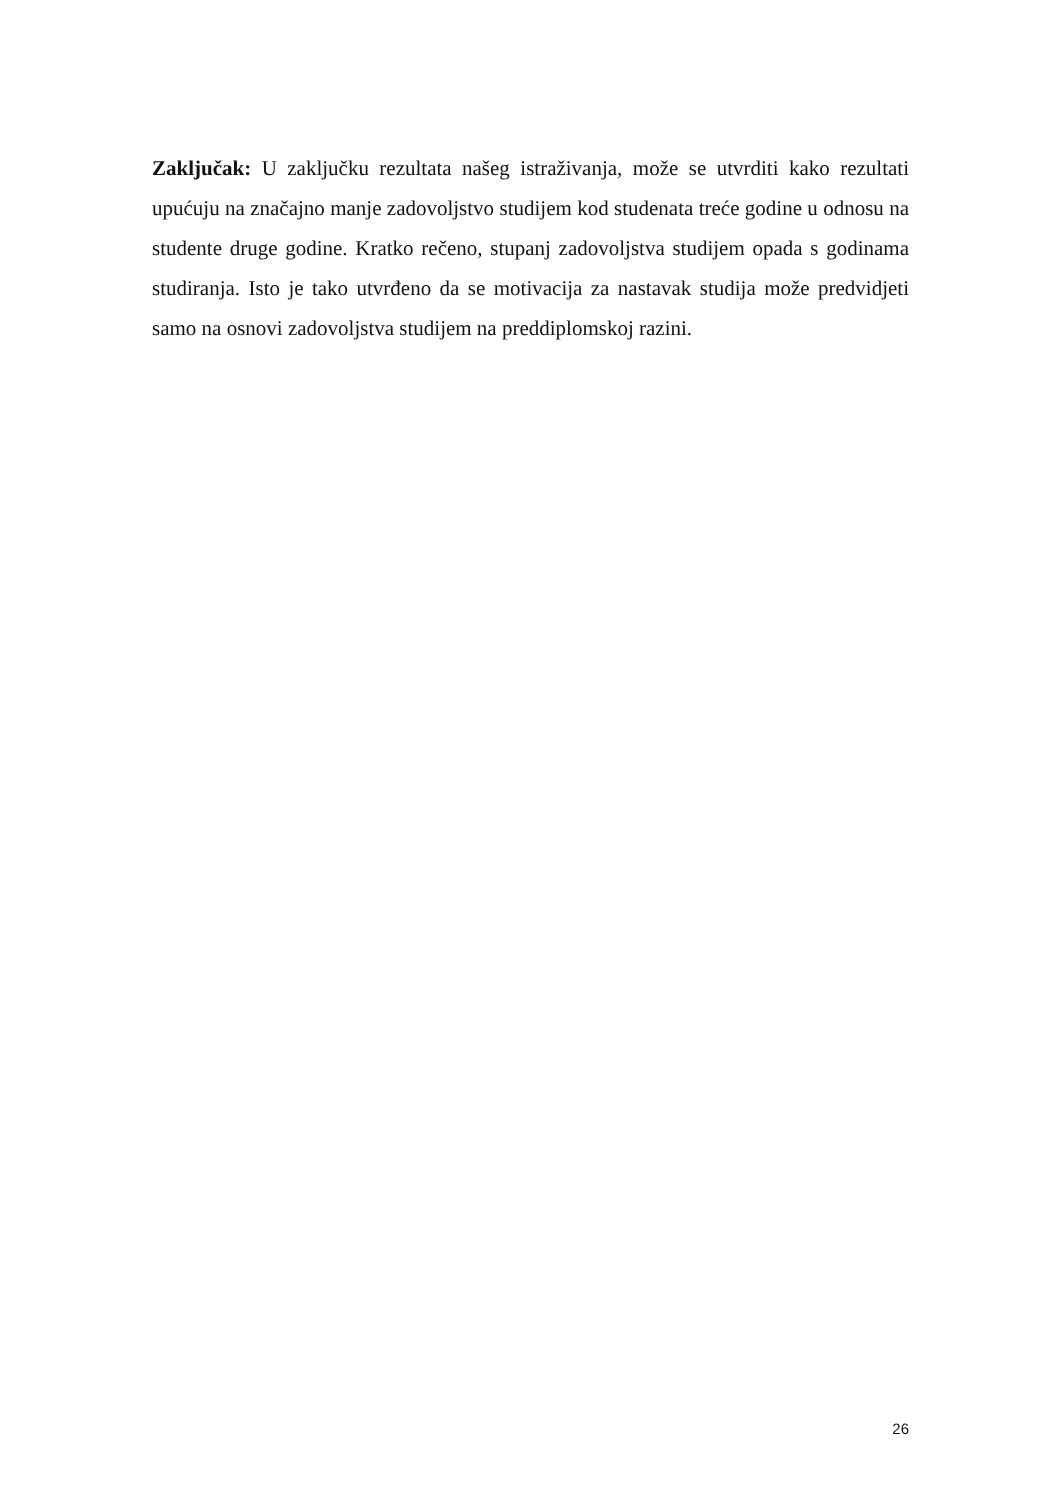Zaključak: U zaključku rezultata našeg istraživanja, može se utvrditi kako rezultati upućuju na značajno manje zadovoljstvo studijem kod studenata treće godine u odnosu na studente druge godine. Kratko rečeno, stupanj zadovoljstva studijem opada s godinama studiranja. Isto je tako utvrđeno da se motivacija za nastavak studija može predvidjeti samo na osnovi zadovoljstva studijem na preddiplomskoj razini.
26